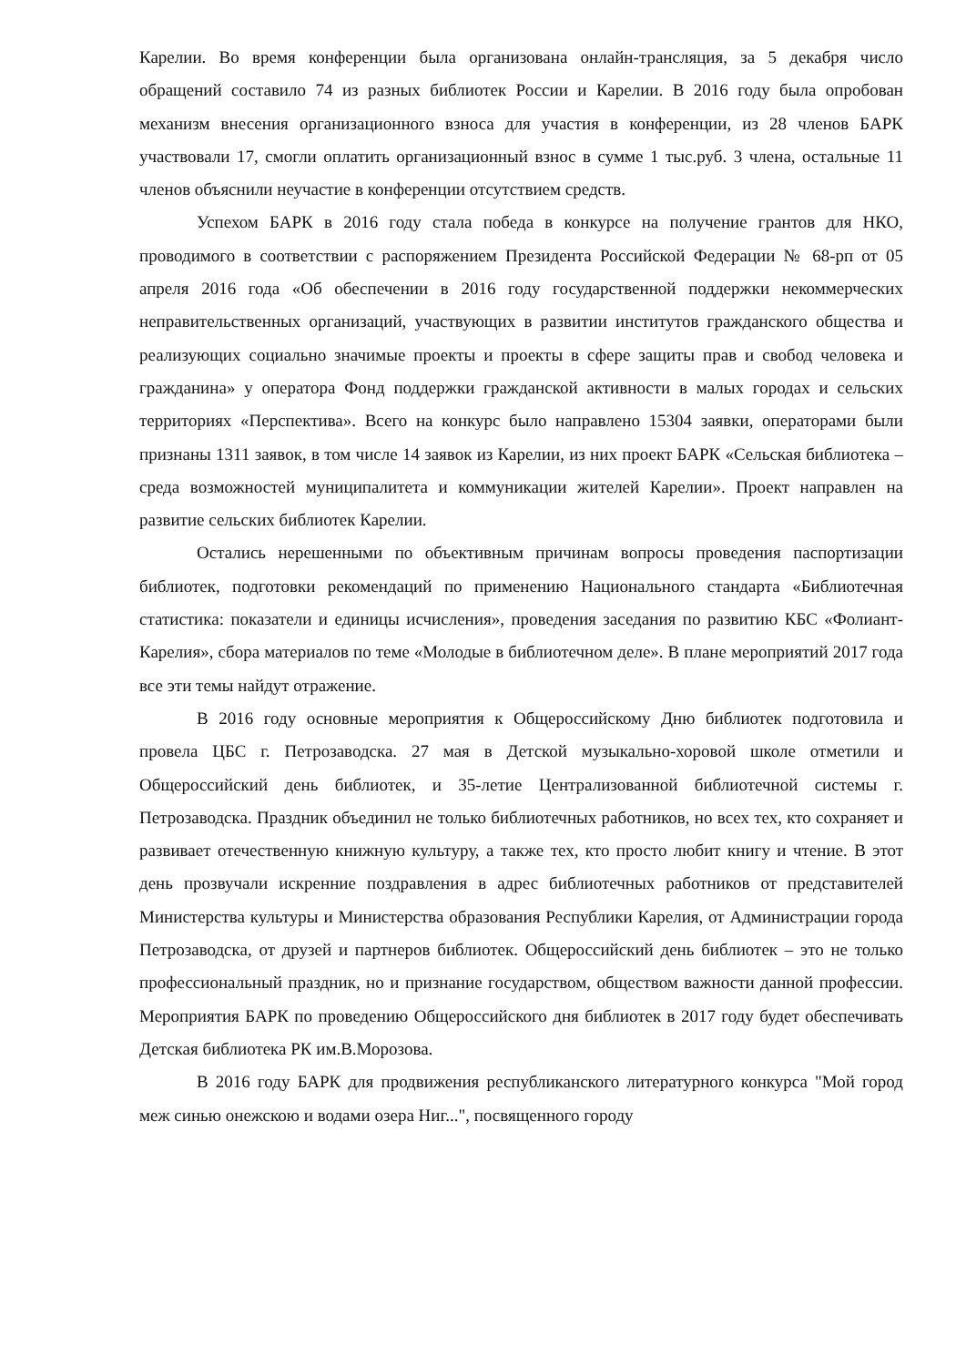Карелии. Во время конференции была организована онлайн-трансляция, за 5 декабря число обращений составило 74 из разных библиотек России и Карелии. В 2016 году была опробован механизм внесения организационного взноса для участия в конференции, из 28 членов БАРК участвовали 17, смогли оплатить организационный взнос в сумме 1 тыс.руб. 3 члена, остальные 11 членов объяснили неучастие в конференции отсутствием средств.
Успехом БАРК в 2016 году стала победа в конкурсе на получение грантов для НКО, проводимого в соответствии с распоряжением Президента Российской Федерации № 68-рп от 05 апреля 2016 года «Об обеспечении в 2016 году государственной поддержки некоммерческих неправительственных организаций, участвующих в развитии институтов гражданского общества и реализующих социально значимые проекты и проекты в сфере защиты прав и свобод человека и гражданина» у оператора Фонд поддержки гражданской активности в малых городах и сельских территориях «Перспектива». Всего на конкурс было направлено 15304 заявки, операторами были признаны 1311 заявок, в том числе 14 заявок из Карелии, из них проект БАРК «Сельская библиотека – среда возможностей муниципалитета и коммуникации жителей Карелии». Проект направлен на развитие сельских библиотек Карелии.
Остались нерешенными по объективным причинам вопросы проведения паспортизации библиотек, подготовки рекомендаций по применению Национального стандарта «Библиотечная статистика: показатели и единицы исчисления», проведения заседания по развитию КБС «Фолиант-Карелия», сбора материалов по теме «Молодые в библиотечном деле». В плане мероприятий 2017 года все эти темы найдут отражение.
В 2016 году основные мероприятия к Общероссийскому Дню библиотек подготовила и провела ЦБС г. Петрозаводска. 27 мая в Детской музыкально-хоровой школе отметили и Общероссийский день библиотек, и 35-летие Централизованной библиотечной системы г. Петрозаводска. Праздник объединил не только библиотечных работников, но всех тех, кто сохраняет и развивает отечественную книжную культуру, а также тех, кто просто любит книгу и чтение. В этот день прозвучали искренние поздравления в адрес библиотечных работников от представителей Министерства культуры и Министерства образования Республики Карелия, от Администрации города Петрозаводска, от друзей и партнеров библиотек. Общероссийский день библиотек – это не только профессиональный праздник, но и признание государством, обществом важности данной профессии. Мероприятия БАРК по проведению Общероссийского дня библиотек в 2017 году будет обеспечивать Детская библиотека РК им.В.Морозова.
В 2016 году БАРК для продвижения республиканского литературного конкурса "Мой город меж синью онежскою и водами озера Ниг...", посвященного городу